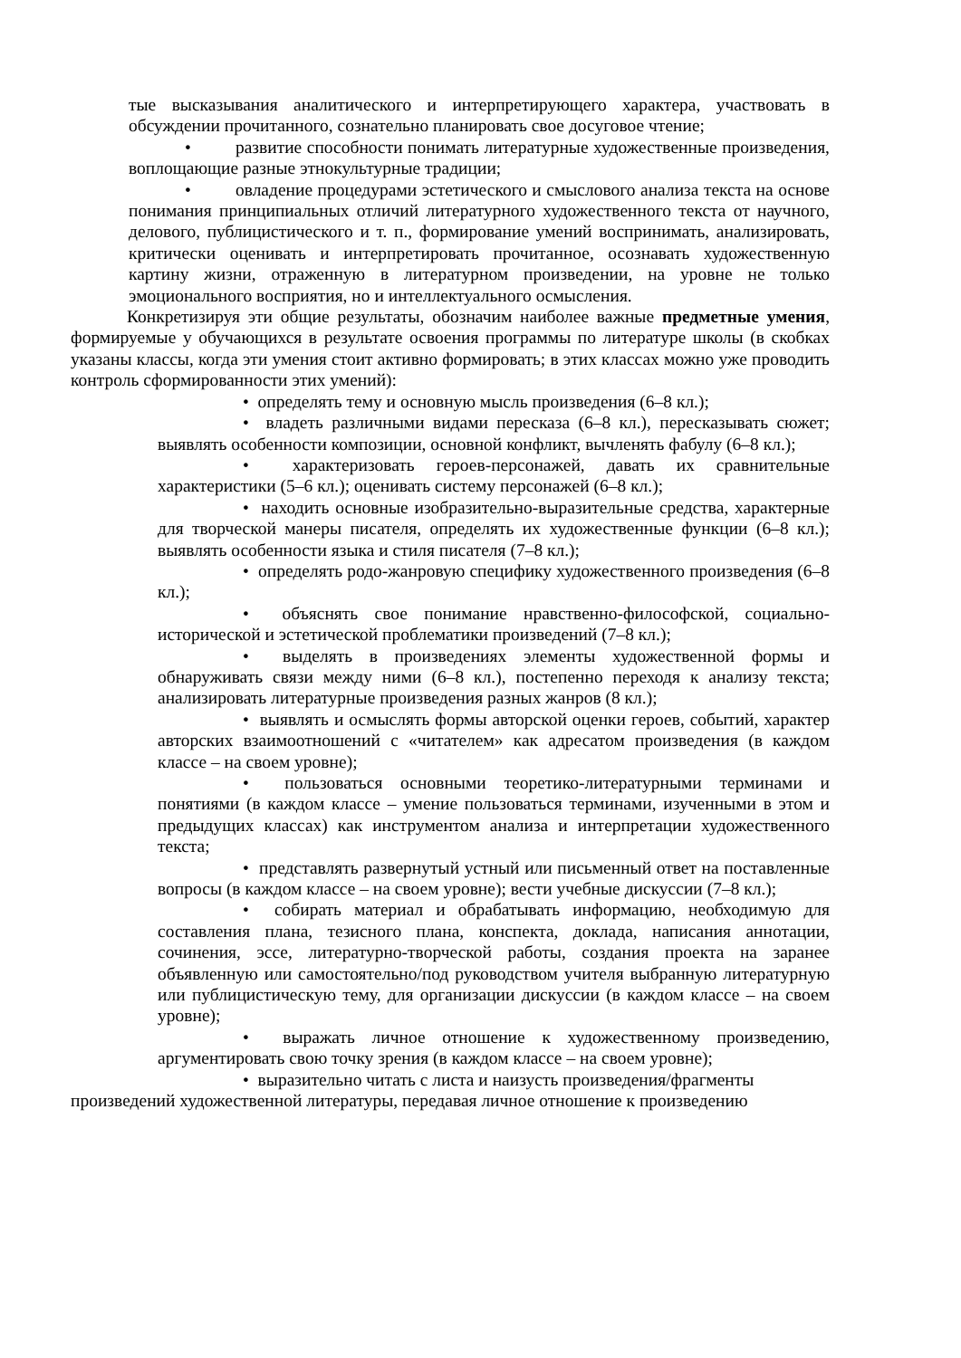тые высказывания аналитического и интерпретирующего характера, участвовать в обсуждении прочитанного, сознательно планировать свое досуговое чтение;
• развитие способности понимать литературные художественные произведения, воплощающие разные этнокультурные традиции;
• овладение процедурами эстетического и смыслового анализа текста на основе понимания принципиальных отличий литературного художественного текста от научного, делового, публицистического и т. п., формирование умений воспринимать, анализировать, критически оценивать и интерпретировать прочитанное, осознавать художественную картину жизни, отраженную в литературном произведении, на уровне не только эмоционального восприятия, но и интеллектуального осмысления.
Конкретизируя эти общие результаты, обозначим наиболее важные предметные умения, формируемые у обучающихся в результате освоения программы по литературе школы (в скобках указаны классы, когда эти умения стоит активно формировать; в этих классах можно уже проводить контроль сформированности этих умений):
• определять тему и основную мысль произведения (6–8 кл.);
• владеть различными видами пересказа (6–8 кл.), пересказывать сюжет; выявлять особенности композиции, основной конфликт, вычленять фабулу (6–8 кл.);
• характеризовать героев-персонажей, давать их сравнительные характеристики (5–6 кл.); оценивать систему персонажей (6–8 кл.);
• находить основные изобразительно-выразительные средства, характерные для творческой манеры писателя, определять их художественные функции (6–8 кл.); выявлять особенности языка и стиля писателя (7–8 кл.);
• определять родо-жанровую специфику художественного произведения (6–8 кл.);
• объяснять свое понимание нравственно-философской, социально-исторической и эстетической проблематики произведений (7–8 кл.);
• выделять в произведениях элементы художественной формы и обнаруживать связи между ними (6–8 кл.), постепенно переходя к анализу текста; анализировать литературные произведения разных жанров (8 кл.);
• выявлять и осмыслять формы авторской оценки героев, событий, характер авторских взаимоотношений с «читателем» как адресатом произведения (в каждом классе – на своем уровне);
• пользоваться основными теоретико-литературными терминами и понятиями (в каждом классе – умение пользоваться терминами, изученными в этом и предыдущих классах) как инструментом анализа и интерпретации художественного текста;
• представлять развернутый устный или письменный ответ на поставленные вопросы (в каждом классе – на своем уровне); вести учебные дискуссии (7–8 кл.);
• собирать материал и обрабатывать информацию, необходимую для составления плана, тезисного плана, конспекта, доклада, написания аннотации, сочинения, эссе, литературно-творческой работы, создания проекта на заранее объявленную или самостоятельно/под руководством учителя выбранную литературную или публицистическую тему, для организации дискуссии (в каждом классе – на своем уровне);
• выражать личное отношение к художественному произведению, аргументировать свою точку зрения (в каждом классе – на своем уровне);
• выразительно читать с листа и наизусть произведения/фрагменты
произведений художественной литературы, передавая личное отношение к произведению